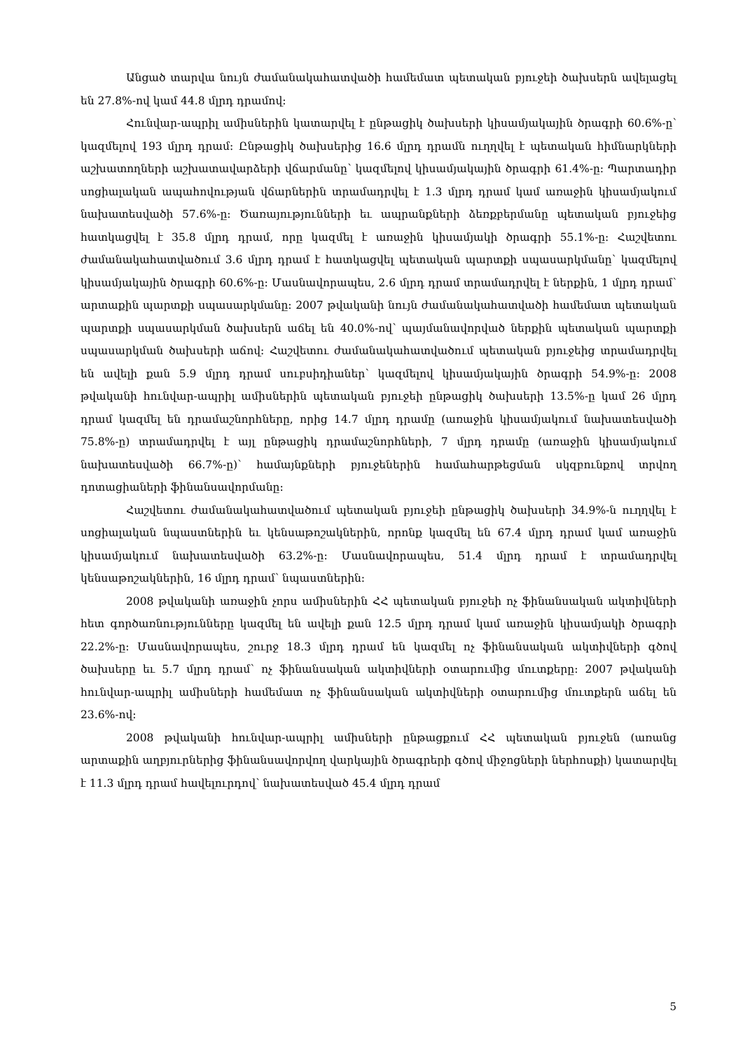Անցած տարվա նույն ժամանակահատվածի համեմատ պետական բյուջեի ծախսերն ավելացել են 27.8%-ով կամ 44.8 մլրդ դրամով:
Հունվար-ապրիլ ամիսներին կատարվել է ընթացիկ ծախսերի կիսամյակային ծրագրի 60.6%-ը՝ կազմելով 193 մլրդ դրամ: Ընթացիկ ծախսերից 16.6 մլրդ դրամն ուղղվել է պետական հիմնարկների աշխատողների աշխատավարձերի վճարմանը՝ կազմելով կիսամյակային ծրագրի 61.4%-ը: Պարտադիր սոցիալական ապահովության վճարներին տրամադրվել է 1.3 մլրդ դրամ կամ առաջին կիսամյակում նախատեսվածի 57.6%-ը: Ծառայությունների եւ ապրանքների ձեռքբերմանը պետական բյուջեից հատկացվել է 35.8 մլրդ դրամ, որը կազմել է առաջին կիսամյակի ծրագրի 55.1%-ը: Հաշվետու ժամանակահատվածում 3.6 մլրդ դրամ է հատկացվել պետական պարտքի սպասարկմանը՝ կազմելով կիսամյակային ծրագրի 60.6%-ը: Մասնավորապես, 2.6 մլրդ դրամ տրամադրվել է ներքին, 1 մլրդ դրամ՝ արտաքին պարտքի սպասարկմանը: 2007 թվականի նույն ժամանակահատվածի համեմատ պետական պարտքի սպասարկման ծախսերն աճել են 40.0%-ով՝ պայմանավորված ներքին պետական պարտքի սպասարկման ծախսերի աճով: Հաշվետու ժամանակահատվածում պետական բյուջեից տրամադրվել են ավելի քան 5.9 մլրդ դրամ սուբսիդիաներ՝ կազմելով կիսամյակային ծրագրի 54.9%-ը: 2008 թվականի հունվար-ապրիլ ամիսներին պետական բյուջեի ընթացիկ ծախսերի 13.5%-ը կամ 26 մլրդ դրամ կազմել են դրամաշնորհները, որից 14.7 մլրդ դրամը (առաջին կիսամյակում նախատեսվածի 75.8%-ը) տրամադրվել է այլ ընթացիկ դրամաշնորհների, 7 մլրդ դրամը (առաջին կիսամյակում նախատեսվածի 66.7%-ը)՝ համայնքների բյուջեներին համահարթեցման սկզբունքով տրվող դոտացիաների ֆինանսավորմանը:
Հաշվետու ժամանակահատվածում պետական բյուջեի ընթացիկ ծախսերի 34.9%-ն ուղղվել է սոցիալական նպաստներին եւ կենսաթոշակներին, որոնք կազմել են 67.4 մլրդ դրամ կամ առաջին կիսամյակում նախատեսվածի 63.2%-ը: Մասնավորապես, 51.4 մլրդ դրամ է տրամադրվել կենսաթոշակներին, 16 մլրդ դրամ՝ նպաստներին:
2008 թվականի առաջին չորս ամիսներին ՀՀ պետական բյուջեի ոչ ֆինանսական ակտիվների հետ գործառնությունները կազմել են ավելի քան 12.5 մլրդ դրամ կամ առաջին կիսամյակի ծրագրի 22.2%-ը: Մասնավորապես, շուրջ 18.3 մլրդ դրամ են կազմել ոչ ֆինանսական ակտիվների գծով ծախսերը եւ 5.7 մլրդ դրամ՝ ոչ ֆինանսական ակտիվների օտարումից մուտքերը: 2007 թվականի հունվար-ապրիլ ամիսների համեմատ ոչ ֆինանսական ակտիվների օտարումից մուտքերն աճել են 23.6%-ով:
2008 թվականի հունվար-ապրիլ ամիսների ընթացքում ՀՀ պետական բյուջեն (առանց արտաքին աղբյուրներից ֆինանսավորվող վարկային ծրագրերի գծով միջոցների ներհոսքի) կատարվել է 11.3 մլրդ դրամ հավելուրդով՝ նախատեսված 45.4 մլրդ դրամ
5